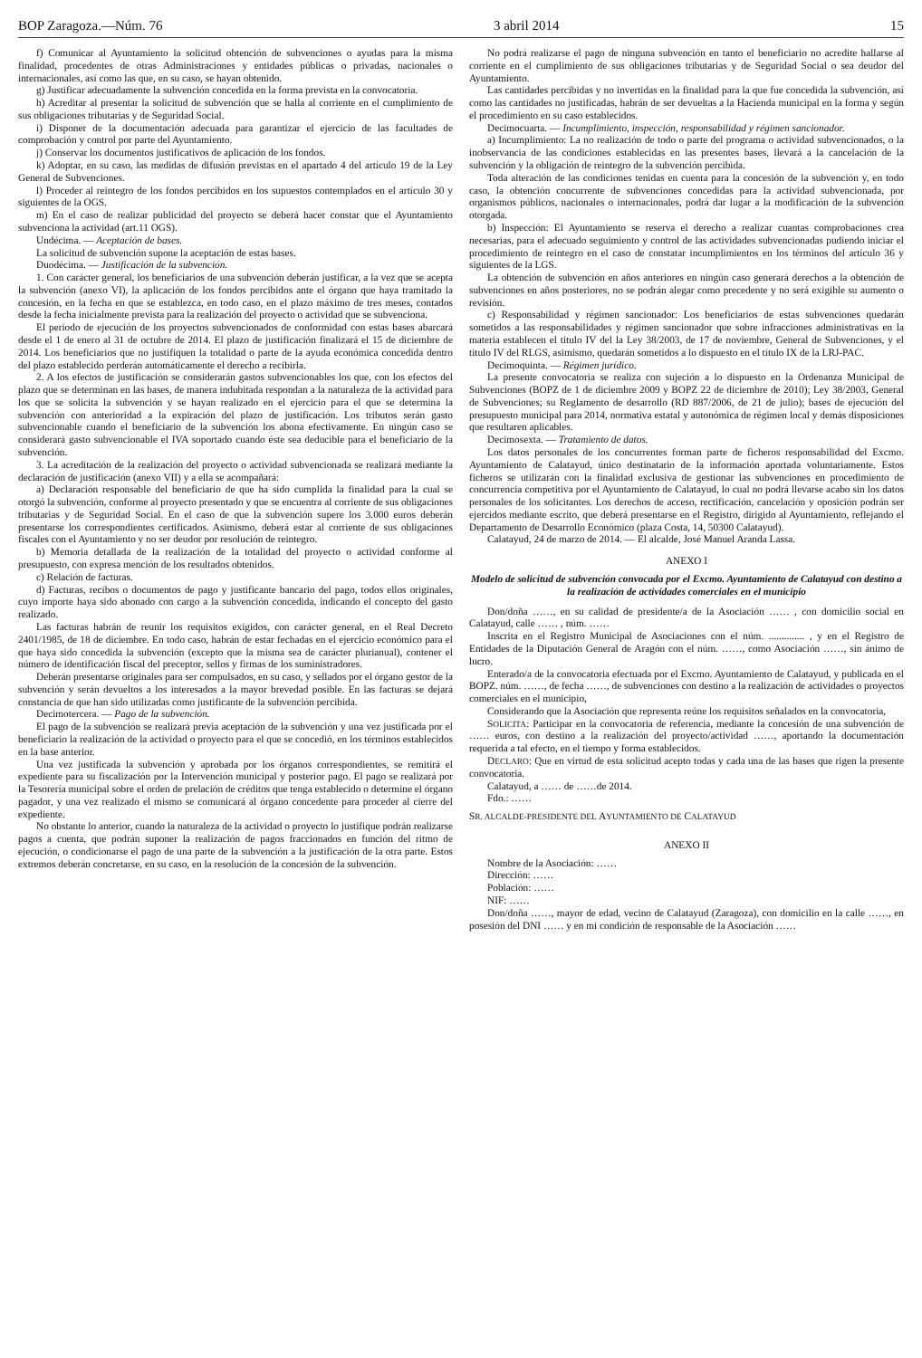BOP Zaragoza.—Núm. 76 3 abril 2014 15
f) Comunicar al Ayuntamiento la solicitud obtención de subvenciones o ayudas para la misma finalidad, procedentes de otras Administraciones y entidades públicas o privadas, nacionales o internacionales, así como las que, en su caso, se hayan obtenido.
g) Justificar adecuadamente la subvención concedida en la forma prevista en la convocatoria.
h) Acreditar al presentar la solicitud de subvención que se halla al corriente en el cumplimiento de sus obligaciones tributarias y de Seguridad Social.
i) Disponer de la documentación adecuada para garantizar el ejercicio de las facultades de comprobación y control por parte del Ayuntamiento.
j) Conservar los documentos justificativos de aplicación de los fondos.
k) Adoptar, en su caso, las medidas de difusión previstas en el apartado 4 del artículo 19 de la Ley General de Subvenciones.
l) Proceder al reintegro de los fondos percibidos en los supuestos contemplados en el artículo 30 y siguientes de la OGS.
m) En el caso de realizar publicidad del proyecto se deberá hacer constar que el Ayuntamiento subvenciona la actividad (art.11 OGS).
Undécima. — Aceptación de bases.
La solicitud de subvención supone la aceptación de estas bases.
Duodécima. — Justificación de la subvención.
1. Con carácter general, los beneficiarios de una subvención deberán justificar, a la vez que se acepta la subvención (anexo VI), la aplicación de los fondos percibidos ante el órgano que haya tramitado la concesión, en la fecha en que se establezca, en todo caso, en el plazo máximo de tres meses, contados desde la fecha inicialmente prevista para la realización del proyecto o actividad que se subvenciona.
El período de ejecución de los proyectos subvencionados de conformidad con estas bases abarcará desde el 1 de enero al 31 de octubre de 2014. El plazo de justificación finalizará el 15 de diciembre de 2014. Los beneficiarios que no justifiquen la totalidad o parte de la ayuda económica concedida dentro del plazo establecido perderán automáticamente el derecho a recibirla.
2. A los efectos de justificación se considerarán gastos subvencionables los que, con los efectos del plazo que se determinan en las bases, de manera indubitada respondan a la naturaleza de la actividad para los que se solicita la subvención y se hayan realizado en el ejercicio para el que se determina la subvención con anterioridad a la expiración del plazo de justificación. Los tributos serán gasto subvencionable cuando el beneficiario de la subvención los abona efectivamente. En ningún caso se considerará gasto subvencionable el IVA soportado cuando éste sea deducible para el beneficiario de la subvención.
3. La acreditación de la realización del proyecto o actividad subvencionada se realizará mediante la declaración de justificación (anexo VII) y a ella se acompañará:
a) Declaración responsable del beneficiario de que ha sido cumplida la finalidad para la cual se otorgó la subvención, conforme al proyecto presentado y que se encuentra al corriente de sus obligaciones tributarias y de Seguridad Social. En el caso de que la subvención supere los 3.000 euros deberán presentarse los correspondientes certificados. Asimismo, deberá estar al corriente de sus obligaciones fiscales con el Ayuntamiento y no ser deudor por resolución de reintegro.
b) Memoria detallada de la realización de la totalidad del proyecto o actividad conforme al presupuesto, con expresa mención de los resultados obtenidos.
c) Relación de facturas.
d) Facturas, recibos o documentos de pago y justificante bancario del pago, todos ellos originales, cuyo importe haya sido abonado con cargo a la subvención concedida, indicando el concepto del gasto realizado.
Las facturas habrán de reunir los requisitos exigidos, con carácter general, en el Real Decreto 2401/1985, de 18 de diciembre. En todo caso, habrán de estar fechadas en el ejercicio económico para el que haya sido concedida la subvención (excepto que la misma sea de carácter plurianual), contener el número de identificación fiscal del preceptor, sellos y firmas de los suministradores.
Deberán presentarse originales para ser compulsados, en su caso, y sellados por el órgano gestor de la subvención y serán devueltos a los interesados a la mayor brevedad posible. En las facturas se dejará constancia de que han sido utilizadas como justificante de la subvención percibida.
Decimotercera. — Pago de la subvención.
El pago de la subvención se realizará previa aceptación de la subvención y una vez justificada por el beneficiario la realización de la actividad o proyecto para el que se concedió, en los términos establecidos en la base anterior.
Una vez justificada la subvención y aprobada por los órganos correspondientes, se remitirá el expediente para su fiscalización por la Intervención municipal y posterior pago. El pago se realizará por la Tesorería municipal sobre el orden de prelación de créditos que tenga establecido o determine el órgano pagador, y una vez realizado el mismo se comunicará al órgano concedente para proceder al cierre del expediente.
No obstante lo anterior, cuando la naturaleza de la actividad o proyecto lo justifique podrán realizarse pagos a cuenta, que podrán suponer la realización de pagos fraccionados en función del ritmo de ejecución, o condicionarse el pago de una parte de la subvención a la justificación de la otra parte. Estos extremos deberán concretarse, en su caso, en la resolución de la concesión de la subvención.
No podrá realizarse el pago de ninguna subvención en tanto el beneficiario no acredite hallarse al corriente en el cumplimiento de sus obligaciones tributarias y de Seguridad Social o sea deudor del Ayuntamiento.
Las cantidades percibidas y no invertidas en la finalidad para la que fue concedida la subvención, así como las cantidades no justificadas, habrán de ser devueltas a la Hacienda municipal en la forma y según el procedimiento en su caso establecidos.
Decimocuarta. — Incumplimiento, inspección, responsabilidad y régimen sancionador.
a) Incumplimiento: La no realización de todo o parte del programa o actividad subvencionados, o la inobservancia de las condiciones establecidas en las presentes bases, llevará a la cancelación de la subvención y la obligación de reintegro de la subvención percibida.
Toda alteración de las condiciones tenidas en cuenta para la concesión de la subvención y, en todo caso, la obtención concurrente de subvenciones concedidas para la actividad subvencionada, por organismos públicos, nacionales o internacionales, podrá dar lugar a la modificación de la subvención otorgada.
b) Inspección: El Ayuntamiento se reserva el derecho a realizar cuantas comprobaciones crea necesarias, para el adecuado seguimiento y control de las actividades subvencionadas pudiendo iniciar el procedimiento de reintegro en el caso de constatar incumplimientos en los términos del artículo 36 y siguientes de la LGS.
La obtención de subvención en años anteriores en ningún caso generará derechos a la obtención de subvenciones en años posteriores, no se podrán alegar como precedente y no será exigible su aumento o revisión.
c) Responsabilidad y régimen sancionador: Los beneficiarios de estas subvenciones quedarán sometidos a las responsabilidades y régimen sancionador que sobre infracciones administrativas en la materia establecen el titulo IV del la Ley 38/2003, de 17 de noviembre, General de Subvenciones, y el titulo IV del RLGS, asimismo, quedarán sometidos a lo dispuesto en el título IX de la LRJ-PAC.
Decimoquinta. — Régimen jurídico.
La presente convocatoria se realiza con sujeción a lo dispuesto en la Ordenanza Municipal de Subvenciones (BOPZ de 1 de diciembre 2009 y BOPZ 22 de diciembre de 2010); Ley 38/2003, General de Subvenciones; su Reglamento de desarrollo (RD 887/2006, de 21 de julio); bases de ejecución del presupuesto municipal para 2014, normativa estatal y autonómica de régimen local y demás disposiciones que resultaren aplicables.
Decimosexta. — Tratamiento de datos.
Los datos personales de los concurrentes forman parte de ficheros responsabilidad del Excmo. Ayuntamiento de Calatayud, único destinatario de la información aportada voluntariamente. Estos ficheros se utilizarán con la finalidad exclusiva de gestionar las subvenciones en procedimiento de concurrencia competitiva por el Ayuntamiento de Calatayud, lo cual no podrá llevarse acabo sin los datos personales de los solicitantes. Los derechos de acceso, rectificación, cancelación y oposición podrán ser ejercidos mediante escrito, que deberá presentarse en el Registro, dirigido al Ayuntamiento, reflejando el Departamento de Desarrollo Económico (plaza Costa, 14, 50300 Calatayud).
Calatayud, 24 de marzo de 2014. — El alcalde, José Manuel Aranda Lassa.
ANEXO I
Modelo de solicitud de subvención convocada por el Excmo. Ayuntamiento de Calatayud con destino a la realización de actividades comerciales en el municipio
Don/doña ……, en su calidad de presidente/a de la Asociación …… , con domicilio social en Calatayud, calle …… , núm. ……
Inscrita en el Registro Municipal de Asociaciones con el núm. .............. , y en el Registro de Entidades de la Diputación General de Aragón con el núm. ……, como Asociación ……, sin ánimo de lucro.
Enterado/a de la convocatoria efectuada por el Excmo. Ayuntamiento de Calatayud, y publicada en el BOPZ. núm. ……, de fecha ……, de subvenciones con destino a la realización de actividades o proyectos comerciales en el municipio,
Considerando que la Asociación que representa reúne los requisitos señalados en la convocatoria,
SOLICITA: Participar en la convocatoria de referencia, mediante la concesión de una subvención de …… euros, con destino a la realización del proyecto/actividad ……, aportando la documentación requerida a tal efecto, en el tiempo y forma establecidos.
DECLARO: Que en virtud de esta solicitud acepto todas y cada una de las bases que rigen la presente convocatoria.
Calatayud, a …… de ……de 2014.
Fdo.: ……
SR. ALCALDE-PRESIDENTE DEL AYUNTAMIENTO DE CALATAYUD
ANEXO II
Nombre de la Asociación: ……
Dirección: ……
Población: ……
NIF: ……
Don/doña ……, mayor de edad, vecino de Calatayud (Zaragoza), con domicilio en la calle ……, en posesión del DNI …… y en mi condición de responsable de la Asociación ……